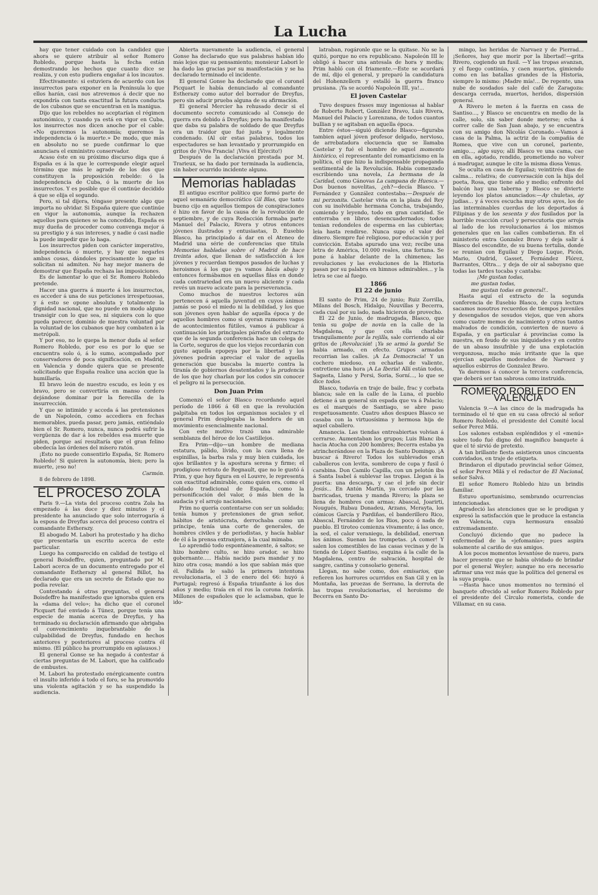La Lucha
hay que tener cuidado con la candidez que ahora se quiere atribuir al señor Romero Robledo, porque hasta la fecha están demostrando los hechos que cuanto dice se realiza, y con esto pudiera engañar á los incautos.
Efectivamente: si estuviera de acuerdo con los insurrectos para exponer en la Península lo que ellos harán, casi nos atrevemos á decir que no expondría con tanta exactitud la futura conducta de los cubanos que se encuentran en la manigua.
Dijo que los rebeldes no aceptarían el régimen autonómico, y cuando ya está en vigor en Cuba, los insurrectos nos dicen anoche por el cable: «No queremos la autonomía; queremos la independencia ó la muerte.» De modo, que más en absoluto no se puede confirmar lo que anunciara el exministro conservador.
Acaso éste en su próximo discurso diga que á España es á la que le corresponde elegir aquel término que más le agrade de los dos que constituyen la proposición rebelde: ó la independencia de Cuba, ó la muerte de los insurrectos. Y es posible que él continúe decidido á que se elija el segundo.
Pero, si tal dijera, téngase presente algo que importa no olvidar. Si España quiere que continúe en vigor la autonomía, aunque la rechazen aquellos para quienes se ha concedido, España es muy dueña de proceder como convenga mejor á su prestigio y á sus intereses, y nadie ó casi nadie la puede impedir que lo haga.
Los insurrectos piden con carácter imperativo, independencia ó muerte, y hay que negarles ambas cosas, dándoles precisamente lo que ni solicitan ni admiten. No hay mejor manera de demostrar que España rechaza las imposiciones.
Es de lamentar lo que el Sr. Romero Robledo pretende.
Hacer una guerra á muerte á los insurrectos, es acceder á una de sus peticiones irrespetuosas, y á esto se opone absoluta y totalmente la dignidad nacional, que no puede en modo alguno transigir con lo que sea, ni siquiera con lo que pueda parecer, dominio de nuestra voluntad por la voluntad de los cubanos que hoy combaten á la metrópoli.
Y por eso, no le quepa la menor duda al señor Romero Robledo, por eso es por lo que se encuentra solo ó, á lo sumo, acompañado por conservadores de poca significación, en Madrid, en Valencia y donde quiera que se presente solicitando que España realice una acción que la humillaría.
El bravo león de nuestro escudo, es león y es bravo, pero se convertiría en manso cordero dejándose dominar por la fierecilla de la insurrección.
Y que se intimide y acceda á las pretensiones de un Napoleón, como accediera en fechas memorables, pueda pasar, pero jamás, entiéndalo bien el Sr. Romero, nunca, nunca podrá sufrir la vergüenza de dar á los rebeldes esa muerte que piden, porque así resultaría que el gran felino obedecía las órdenes del mísero ratón.
¡Esto no puede consentirlo España, Sr. Romero Robledo! Si quieren la autonomía, bien; pero la muerte, ¡eso no!
Carmón.
8 de febrero de 1898.
EL PROCESO ZOLA
Paris 9.—La vista del proceso contra Zola ha empezado á las doce y diez minutos y el presidente ha anunciado que solo interrogaría á la esposa de Dreyfus acerca del proceso contra el comandante Estherazy.
El abogado M. Labori ha protestado y ha dicho que presentaría un escrito acerca de este particular.
Luego ha comparecido en calidad de testigo el general Boisdeffre, quien, preguntado por M. Labori acerca de un documento entregado por el comandante Estherazy al general Billot, ha declarado que era un secreto de Estado que no podia revelar.
Contestando á otras preguntas, el general Boisdeffre ha manifestado que ignoraba quien era la «dama del velo»; ha dicho que el coronel Picquart fué enviado á Túnez, porque tenía una especie de manía acerca de Dreyfus, y ha terminado su declaración afirmando que abrigaba el convencimiento inquebrantable de la culpabilidad de Dreyfus, fundado en hechos anteriores y posteriores al proceso contra él mismo. (El público ha prorrumpido en aplausos.)
El general Gonse se ha negado á contestar á ciertas preguntas de M. Labori, que ha calificado de embustes.
M. Labori ha protestado enérgicamente contra el insulto inferido á todo el foro, se ha promovido una violenta agitación y se ha suspendido la audiencia.
Abierta nuevamente la audiencia, el general Gonse ha declarado que sus palabras habían ido más lejos que su pensamiento; monsieur Labori le ha dado las gracias por su manifestación y se ha declarado terminado el incidente.
El general Gonse ha declarado que el coronel Picquart le había denunciado al comandante Estherazy como autor del borrador de Dreyfus, pero sin aducir prueba alguna de su afirmación.
El general Mercier ha rehusado decir si el documento secreto comunicado al Consejo de guerra era debido á Dreyfus; pero ha manifestado que daba su palabra de soldado de que Dreyfus era un traidor que fué justa y legalmente condenado. (Al oir estas palabras, todos los espectadores se han levantado y prorrumpido en gritos de ¡Viva Francia! ¡Viva el Ejército!)
Después de la declaración prestada por M. Trarieux, se ha dado por terminada la audiencia, sin haber ocurrido incidente alguno.
Memorias habladas
El antiguo escritor político que formó parte de aquel semanário democrático Gil Blas, que tanto bueno cijo en aquellos tiempos de conspiraciones é hizo en favor de la causa de la revolución de septiembre, y de cuya Redacción formaba parte Manuel del Palacio, Rivera y otros entonces jóvenes ilustrados y entusiastas, D. Eusebio Blasco, ha principiado á dar en el Ateneo de Madrid una série de conferencias que titula Memorias habladas sobre el Madrid de hace treinta años, que llenan de satisfacción á los jóvenes y recuerdan tiempos pasados de luchas y heroismos á los que ya vamos hácia abajo y entonces formábamos en aquellas filas en donde cada contrariedad era un nuevo aliciente y cada revés un nuevo acicate para la perseverancia.
Como muchos de nuestros lectores aún pertenecen á aquella juventud en cuyos ánimos jamás se posó el miedo ni la debilidad, y los que son jóvenes oyen hablar de aquella época y de aquellos hombres como si oyeran rumores vagos de acontecimientos fútiles, vamos á publicar á continuación los principales párrafos del extracto que de la segunda conferencia hace un colega de la Corte, seguros de que los viejos recordarán con gusto aquella epopeya por la libertad y los jóvenes podrán apreciar el valor de aquella generación que buscaba la muerte contra la tiranía de gobiernos desatentados y la prudencia de los que hoy charlan por los codos sin conocer el peligro ni la persecución.
Don Juan Prim
Comenzó el señor Blasco recordando aquel período de 1866 á 68 en que la revolución palpitaba en todos los organismos sociales y el general Prim desplegaba la bandera de un movimiento esencialmente nacional.
Con este motivo trazó una admirable semblanza del héroe de los Castillejos.
Era Prim—dijo—un hombre de mediana estatura, pálido, lívido, con la cara llena de espinillas, la barba rala y muy bien cuidada, los ojos brillantes y la apostura serena y firme; el prodigioso retrato de Regnault, que no le gustó á Prim, y que hoy figura en el Louvre, le representa con exactitud admirable, como quien era, como el soldado tradicional de España, como la personificación del valor, ó más bien de la audacia y el arrojo nacionales.
Prim no quería contentarse con ser un soldado; tenía humos y pretensiones de gran señor, hábitos de aristócrata, derrochaba como un príncipe, tenía una corte de generales, de hombres civiles y de periodistas, y hacía hablar de él á la prensa extranjera, á la cual mimaba.
Lo aprendió todo espontáneamente, á saltos; se hizo hombre culto, se hizo orador, se hizo gobernante..... Había nacido para mandar y no hizo otra cosa; mandó a los que sabían más que él. Fallida le salió la primera intentona revolucionaria, el 3 de enero del 66: huyó á Portugal; regresó á España triunfante á los dos años y medio; traía en el ros la corona todavía. Millones de españoles que le aclamaban, que le ido-
latraban, rogáronle que se la quitase. No se la quitó, porque no era republicano. Napoleón III le obligó á hacer una antesala de hora y media; Prim habló con él friamente.—Este se acordará de mí, dijo el general, y preparó la candidatura del Hohenzellern y estalló la guerra franco prusiana. ¡Ya se acordó Napoleón III, ya!...
El joven Castelar
Tuvo despues frases muy ingeniosas al hablar de Roberto Robert, González Bravo, Luis Rivera, Manuel del Palacio y Lorenzana, de todos cuantos bullian y se agitaban en aquella época.
Entre éstos—siguió diciendo Blasco—figuraba tambien aquel jóven profesor delgado, nervioso, de arrebatadora elocuencia que se llamaba Castelar y fué el hombre de aquel momento histórico, el representante del romanticismo en la política, el que hizo la indispensable propaganda sentimental de la Revolución. Habia comenzado escribiendo una novela, La hermana de la Caridad, como Cánovas La campana de Huesca.—Dos buenos novelitas, ¿eh?—decía Blasco. Y Fernández y González contestaba:—Después de mi perzonita. Castelar vivia en la plaza del Rey con su inolvidable hermana Concha, trabajando, comiendo y leyendo, todo en gran cantidad. Se enterraba en libros desencuadernados; todos tenian redondeles de esperma en las cubiertas; leia hasta rendirse. Nunca supo el valor del dinero. Siempre fué religioso, por educación y por convicción. Estaba apurado una vez; recibe una letra de América, 10.000 reales, una fortuna. Se pone á hablar delante de la chimenea; las revoluciones y las evoluciones de la Historia pasan por su palabra en himnos admirables... y la letra se cae al fuego.
1866
El 22 de junio
El santo de Prim, 24 de junio; Ruiz Zorrilla, Milans del Bosch, Hidalgo, Nouvillas y Becerra, cada cual por su lado, nada hicieron de provecho.
El 22 de Junio, de madrugada, Blasco, que tenia su golpe de novia en la calle de la Magdalena, y que con ella charlaba tranquilamente por la rejilla, sale corriendo al oir gritos de ¡Revolución! ¡Ya se armó la gorda! Se habia armado, en efecto. Grupos armados recorrian las calles. ¡A La Democracia! Y un cochero miedoso, en echarlas de valiente, entretiene una hora ¡A La Iberia! Allí están todos, Sagasta, Llano y Persi, Soria, Sorní..., lo que se dice todos.
Blasco, todavía en traje de baile, frac y corbata blanca; sale en la calle de la Luna, el pueblo detiene á un general sin espada que va á Palacio; es el marqués de Santiago, se abre paso respetuosamente. Cuatro años despues Blasco se casaba con la virtuosísima y hermosa hija de aquel caballero.
Amanecia. Las tiendas entreabiertas volvian á cerrarse. Aumentaban los grupos; Luis Blanc iba hacia Atocha con 200 hombres; Becerra estaba ya atrincherándose en la Plaza de Santo Domingo. ¡A buscar á Rivero! Todos los sublevados eran caballeros con levita, sombrero de copa y fusil ó carabina. Don Camilo Capilla, con un pelotón iba á Santa Isabel á sublevar las tropas. Llegan á la puerta: una descarga, y cae el jefe sin decir Jesús... En Antón Martín, ya cercado por las barricadas, truena y manda Rivero; la plaza se llena de hombres con armas; Abascal, Joarirti, Nougués, Rubau Donadeu, Arzans, Merayta, los cómicos García y Pardiñas, el banderillero Rico, Abascal, Fernández de los Rios, poco ó nada de pueblo. El tiroteo comienza vivamente; á las once, la sed, el calor veraniego, la debilidad, enervan los ánimos. Suenan las trompetas. ¡A comer! Y salen los comestibles de las casas vecinas y de la tienda de López Santiso, esquina á la calle de la Magdalena, centro de salvación, hospital de sangre, cantina y consolario general.
Llegan, no sabe como, dos emisarios, que refieren los horrores ocurridos en San Gil y en la Montaña, las proezas de Serrano, la derrota de las tropas revolucionarias, el heroismo de Becerra en Santo Do-
mingo, las heridas de Narvaez y de Pierrad... ¡Señores, hay que morir por la libertad!—grita Rivero, cogiendo un fusil. —Y las tropas avanzan, y el fuego continúa, y caen muertos, gimiendo como en las batallas grandes de la Historia, siempre lo mismo: ¡Madre mía!... De repente, una nube de sosdados sale del café de Zaragoza: descarga cerrada, muertos, heridos, dispersión general.
A Rivero le meten á la fuerza en casa de Santiso..., y Blasco se encuentra en medio de la calle, solo, sin saber donde meterse; echa á correr calle de San Juan abajo, y se encuentra con su amigo don Nicolás Coronado.—Vamos á casa de la Palma, la actriz de la compañía de Romea, que vive con un coronel, pariente, amigo..., algo suyo; allí Blasco ve una cama, cae en ella, agotado, rendido, prometiendo no volver á madrugar, aunque le cite la misma diosa Venus.
Se oculta en casa de Eguilaz; veintitrés dias de calma... relativa; de conversación con la hija del poeta, Rosa, que tiene año y medio; enfrente del balcón hay una taberna y Blasco se divierte leyendo los platos anunciados:—Ay chuletas, ay judias... y á veces escucha muy otros ayes, los de las interminables cuerdas de los deportados á Filipinas y de los sesenta y dos fusilados por la horrible reacción cruel y persecutoria que arroja al lado de los revolucionarios á los mismos generales que en las calles combatieran. En el ministerio entra Gonzalez Bravo y deja salir á Blasco del escondite, de su buena tertulia, donde se reunian con Eguilaz y Diego Luque, Picón, Mario, Oudrid, Gasset, Fernández Flórez, Barrantes, Oltra... y deja de oir al saboyano que todas las tardes tocaba y cantaba:
¡Me gustan todas,
me gustan todas,
me gustan todas en general!..
Hasta aquí el extracto de la segunda conferencia de Eusebio Blasco, de cuya lectura sacamos nosotros recuerdos de tiempos juveniles y desengaños de sesudos viejos, que ven ahora como cuatre memos de nacimiento y otros tantos malvados de condición, convierten de nuevo á España, y en particular á provincias como la nuestra, en feudo de sus iniquidades y en centro de un abaso insufrible y de una explotación vergonzosa, mucho más irritante que la que ejercian aquellos moderados de Narvaez y aquellos esbirros de Gonzalez Bravo.
Ya daremos á conocer la tercera conferencia, que deberá ser tan sabrosa como instruida.
ROMERO ROBLEDO EN VALENCIA
Valencia 9.—A las cinco de la madrugada ha terminado el té que en su casa ofreció al señor Romero Robledo, el presidente del Comité local señor Perez Milá.
Los salones estaban espléndidos y el «menú» sobre todo fué digno del magnífico banquete á que el té sirvió de pretexto.
A tan brillante fiesta asistieron unos cincuenta convidados, en traje de etiqueta.
Brindaron el diputado provincial señor Gómez, el señor Perez Milá y el redactor de El Nacional, señor Salvá.
El señor Romero Robledo hizo un brindis familiar.
Estuvo oportunísimo, sembrando ocurrencias intencionadas.
Agradeció las atenciones que se le prodigan y expresó la satisfacción que le produce la estancia en Valencia, cuya hermosura ensalzó extremadamente.
Concluyó diciendo que no padece la enfermedad de la «jefomanía»; pues aspira solamente al cariño de sus amigos.
A los pocos momentos levantóse de nuevo, para hacer presente que se habia olvidado de brindar por el general Weyler; aunque no era necesario afirmar una vez más que la política del general es la suya propia.
—Hasta hace unos momentos no terminó el banquete ofrecido al señor Romero Robledo por el presidente del Círculo romerista, conde de Villamar, en su casa.